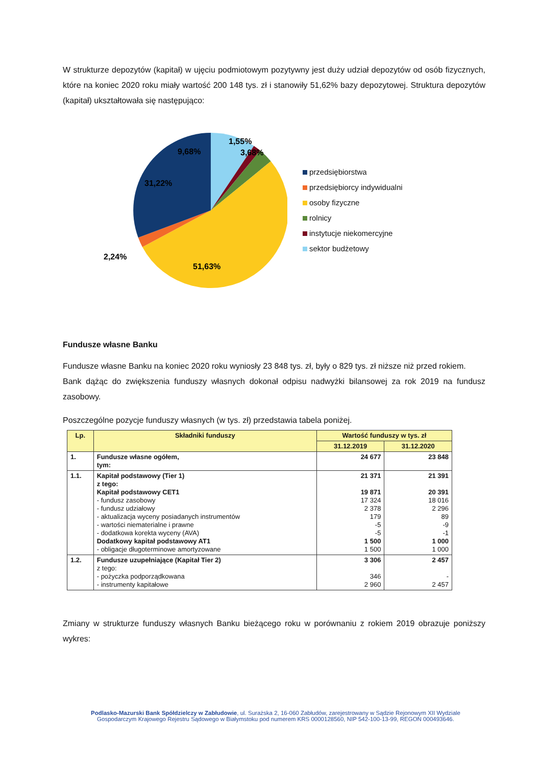W strukturze depozytów (kapitał) w ujęciu podmiotowym pozytywny jest duży udział depozytów od osób fizycznych, które na koniec 2020 roku miały wartość 200 148 tys. zł i stanowiły 51,62% bazy depozytowej. Struktura depozytów (kapitał) ukształtowała się następująco:
9,68%
1,55%
3,68%
31,22%
2,24%
51,63%
przedsiębiorstwa
przedsiębiorcy indywidualni
osoby fizyczne
rolnicy
instytucje niekomercyjne
sektor budżetowy
Fundusze własne Banku
Fundusze własne Banku na koniec 2020 roku wyniosły 23 848 tys. zł, były o 829 tys. zł niższe niż przed rokiem.
Bank dążąc do zwiększenia funduszy własnych dokonał odpisu nadwyżki bilansowej za rok 2019 na fundusz zasobowy.
Poszczególne pozycje funduszy własnych (w tys. zł) przedstawia tabela poniżej.
| Lp. | Składniki funduszy | Wartość funduszy w tys. zł | |
| --- | --- | --- | --- |
| | | 31.12.2019 | 31.12.2020 |
| 1. | Fundusze własne ogółem, tym: | 24 677 | 23 848 |
| 1.1. | Kapitał podstawowy (Tier 1) z tego: Kapitał podstawowy CET1 - fundusz zasobowy - fundusz udziałowy - aktualizacja wyceny posiadanych instrumentów - wartości niematerialne i prawne - dodatkowa korekta wyceny (AVA) Dodatkowy kapitał podstawowy AT1 - obligacje długoterminowe amortyzowane | 21 371 19 871 17 324 2 378 179 -5 -5 1 500 1 500 | 21 391 20 391 18 016 2 296 89 -9 -1 1 000 1 000 |
| 1.2. | Fundusze uzupełniające (Kapitał Tier 2) z tego: - pożyczka podporządkowana - instrumenty kapitałowe | 3 306 346 2 960 | 2 457 - 2 457 |
Zmiany w strukturze funduszy własnych Banku bieżącego roku w porównaniu z rokiem 2019 obrazuje poniższy wykres:
Podlasko-Mazurski Bank Spółdzielczy w Zabłudowie, ul. Surażska 2, 16-060 Zabłudów, zarejestrowany w Sądzie Rejonowym XII Wydziale Gospodarczym Krajowego Rejestru Sądowego w Białymstoku pod numerem KRS 0000128560, NIP 542-100-13-99, REGON 000493646.